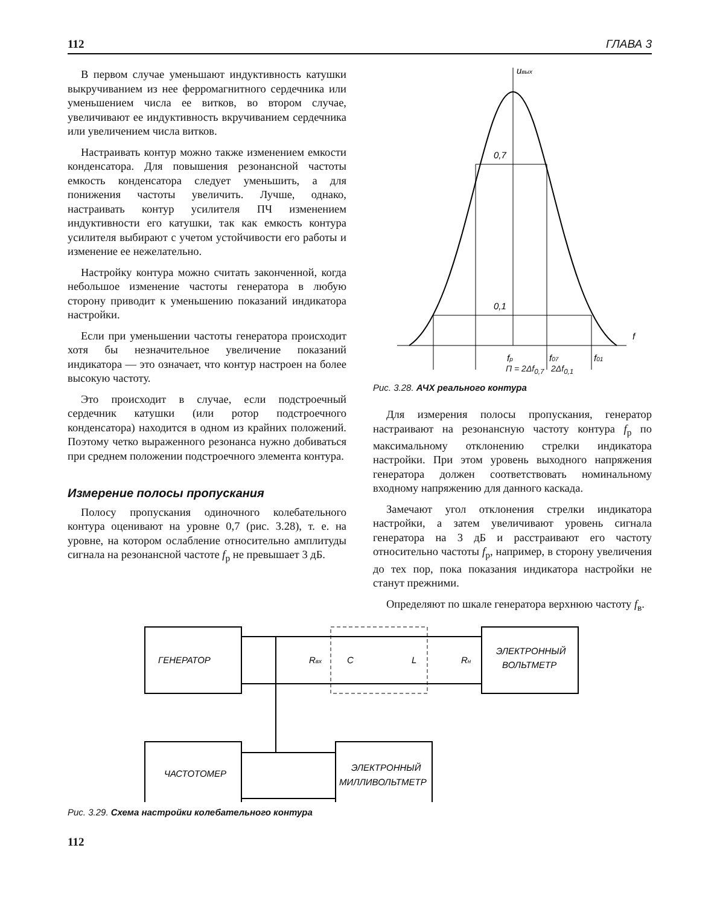112 ГЛАВА 3
В первом случае уменьшают индуктивность катушки выкручиванием из нее ферромагнитного сердечника или уменьшением числа ее витков, во втором случае, увеличивают ее индуктивность вкручиванием сердечника или увеличением числа витков.
Настраивать контур можно также изменением емкости конденсатора. Для повышения резонансной частоты емкость конденсатора следует уменьшить, а для понижения частоты увеличить. Лучше, однако, настраивать контур усилителя ПЧ изменением индуктивности его катушки, так как емкость контура усилителя выбирают с учетом устойчивости его работы и изменение ее нежелательно.
Настройку контура можно считать законченной, когда небольшое изменение частоты генератора в любую сторону приводит к уменьшению показаний индикатора настройки.
Если при уменьшении частоты генератора происходит хотя бы незначительное увеличение показаний индикатора — это означает, что контур настроен на более высокую частоту.
Это происходит в случае, если подстроечный сердечник катушки (или ротор подстроечного конденсатора) находится в одном из крайних положений. Поэтому четко выраженного резонанса нужно добиваться при среднем положении подстроечного элемента контура.
Измерение полосы пропускания
Полосу пропускания одиночного колебательного контура оценивают на уровне 0,7 (рис. 3.28), т. е. на уровне, на котором ослабление относительно амплитуды сигнала на резонансной частоте f<sub>р</sub> не превышает 3 дБ.
uвых
0,7
0,1
f
fр
f07
f01
П = 2Δf<sub>0,7</sub> 2Δf<sub>0,1</sub>
Рис. 3.28. АЧХ реального контура
Для измерения полосы пропускания, генератор настраивают на резонансную частоту контура f<sub>р</sub> по максимальному отклонению стрелки индикатора настройки. При этом уровень выходного напряжения генератора должен соответствовать номинальному входному напряжению для данного каскада.
Замечают угол отклонения стрелки индикатора настройки, а затем увеличивают уровень сигнала генератора на 3 дБ и расстраивают его частоту относительно частоты f<sub>р</sub>, например, в сторону увеличения до тех пор, пока показания индикатора настройки не станут прежними.
Определяют по шкале генератора верхнюю частоту f<sub>в</sub>.
ГЕНЕРАТОР
Rвх
C
L
Rн
ЭЛЕКТРОННЫЙ
ВОЛЬТМЕТР
ЧАСТОТОМЕР
ЭЛЕКТРОННЫЙ
МИЛЛИВОЛЬТМЕТР
Рис. 3.29. Схема настройки колебательного контура
112